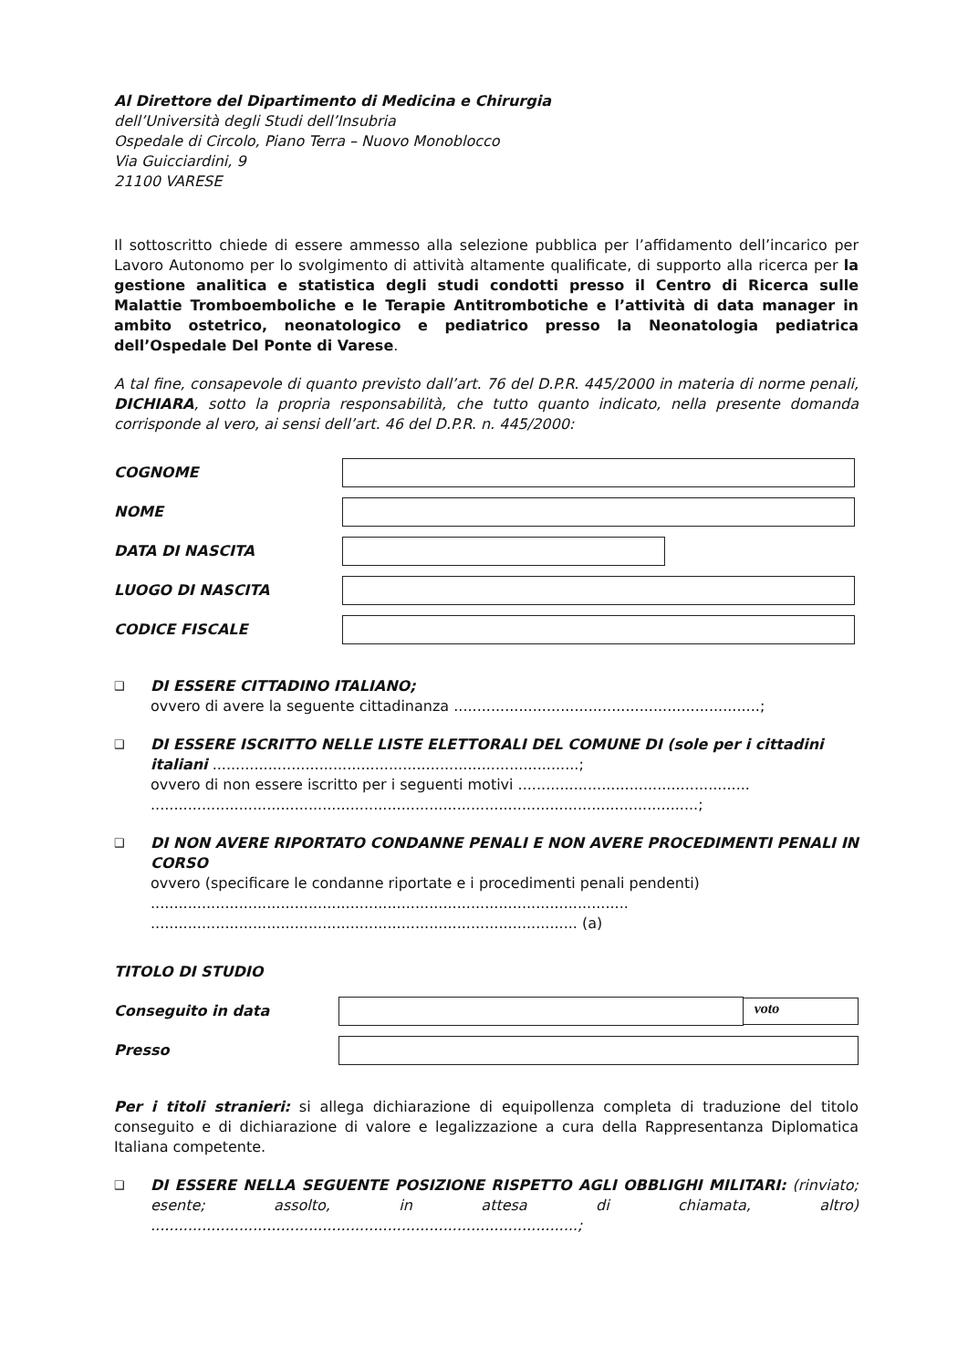Al Direttore del Dipartimento di Medicina e Chirurgia
dell’Università degli Studi dell’Insubria
Ospedale di Circolo, Piano Terra – Nuovo Monoblocco
Via Guicciardini, 9
21100 VARESE
Il sottoscritto chiede di essere ammesso alla selezione pubblica per l’affidamento dell’incarico per Lavoro Autonomo per lo svolgimento di attività altamente qualificate, di supporto alla ricerca per la gestione analitica e statistica degli studi condotti presso il Centro di Ricerca sulle Malattie Tromboemboliche e le Terapie Antitrombotiche e l’attività di data manager in ambito ostetrico, neonatologico e pediatrico presso la Neonatologia pediatrica dell’Ospedale Del Ponte di Varese.
A tal fine, consapevole di quanto previsto dall’art. 76 del D.P.R. 445/2000 in materia di norme penali, DICHIARA, sotto la propria responsabilità, che tutto quanto indicato, nella presente domanda corrisponde al vero, ai sensi dell’art. 46 del D.P.R. n. 445/2000:
COGNOME
NOME
DATA DI NASCITA
LUOGO DI NASCITA
CODICE FISCALE
❑
DI ESSERE CITTADINO ITALIANO;
ovvero di avere la seguente cittadinanza ..................................................................;
❑
DI ESSERE ISCRITTO NELLE LISTE ELETTORALI DEL COMUNE DI (sole per i cittadini italiani ...............................................................................;
ovvero di non essere iscritto per i seguenti motivi ..................................................
......................................................................................................................;
❑
DI NON AVERE RIPORTATO CONDANNE PENALI E NON AVERE PROCEDIMENTI PENALI IN CORSO
ovvero (specificare le condanne riportate e i procedimenti penali pendenti)
.......................................................................................................
............................................................................................ (a)
TITOLO DI STUDIO
Conseguito in data
voto
Presso
Per i titoli stranieri: si allega dichiarazione di equipollenza completa di traduzione del titolo conseguito e di dichiarazione di valore e legalizzazione a cura della Rappresentanza Diplomatica Italiana competente.
❑
DI ESSERE NELLA SEGUENTE POSIZIONE RISPETTO AGLI OBBLIGHI MILITARI: (rinviato; esente; assolto, in attesa di chiamata, altro) ............................................................................................;